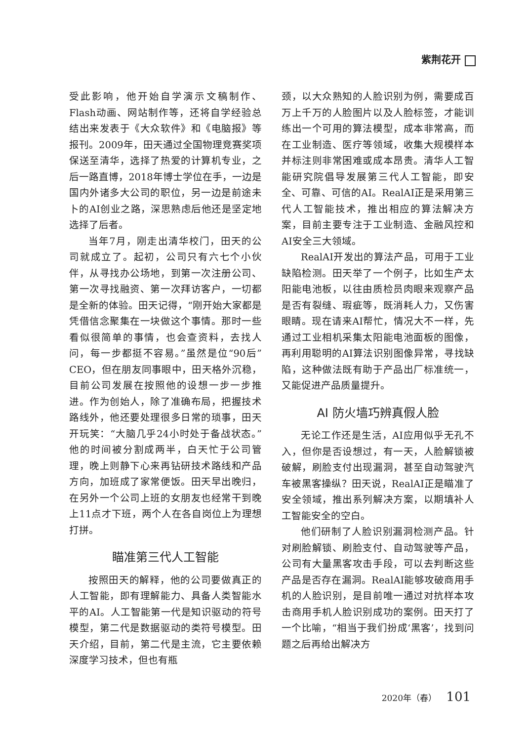紫荆花开
受此影响，他开始自学演示文稿制作、Flash动画、网站制作等，还将自学经验总结出来发表于《大众软件》和《电脑报》等报刊。2009年，田天通过全国物理竞赛奖项保送至清华，选择了热爱的计算机专业，之后一路直博，2018年博士学位在手，一边是国内外诸多大公司的职位，另一边是前途未卜的AI创业之路，深思熟虑后他还是坚定地选择了后者。
当年7月，刚走出清华校门，田天的公司就成立了。起初，公司只有六七个小伙伴，从寻找办公场地，到第一次注册公司、第一次寻找融资、第一次拜访客户，一切都是全新的体验。田天记得，“刚开始大家都是凭借信念聚集在一块做这个事情。那时一些看似很简单的事情，也会查资料，去找人问，每一步都挺不容易。”虽然是位“90后”CEO，但在朋友同事眼中，田天格外沉稳，目前公司发展在按照他的设想一步一步推进。作为创始人，除了准确布局，把握技术路线外，他还要处理很多日常的琐事，田天开玩笑：“大脑几乎24小时处于备战状态。”他的时间被分割成两半，白天忙于公司管理，晚上则静下心来再钻研技术路线和产品方向，加班成了家常便饭。田天早出晚归，在另外一个公司上班的女朋友也经常干到晚上11点才下班，两个人在各自岗位上为理想打拼。
瞄准第三代人工智能
按照田天的解释，他的公司要做真正的人工智能，即有理解能力、具备人类智能水平的AI。人工智能第一代是知识驱动的符号模型，第二代是数据驱动的类符号模型。田天介绍，目前，第二代是主流，它主要依赖深度学习技术，但也有瓶
颈，以大众熟知的人脸识别为例，需要成百万上千万的人脸图片以及人脸标签，才能训练出一个可用的算法模型，成本非常高，而在工业制造、医疗等领域，收集大规模样本并标注则非常困难或成本昂贵。清华人工智能研究院倡导发展第三代人工智能，即安全、可靠、可信的AI。RealAI正是采用第三代人工智能技术，推出相应的算法解决方案，目前主要专注于工业制造、金融风控和AI安全三大领域。
RealAI开发出的算法产品，可用于工业缺陷检测。田天举了一个例子，比如生产太阳能电池板，以往由质检员肉眼来观察产品是否有裂缝、瑕疵等，既消耗人力，又伤害眼睛。现在请来AI帮忙，情况大不一样，先通过工业相机采集太阳能电池面板的图像，再利用聪明的AI算法识别图像异常，寻找缺陷，这种做法既有助于产品出厂标准统一，又能促进产品质量提升。
AI 防火墙巧辨真假人脸
无论工作还是生活，AI应用似乎无孔不入，但你是否设想过，有一天，人脸解锁被破解，刷脸支付出现漏洞，甚至自动驾驶汽车被黑客操纵？田天说，RealAI正是瞄准了安全领域，推出系列解决方案，以期填补人工智能安全的空白。
他们研制了人脸识别漏洞检测产品。针对刷脸解锁、刷脸支付、自动驾驶等产品，公司有大量黑客攻击手段，可以去判断这些产品是否存在漏洞。RealAI能够攻破商用手机的人脸识别，是目前唯一通过对抗样本攻击商用手机人脸识别成功的案例。田天打了一个比喻，“相当于我们扮成‘黑客’，找到问题之后再给出解决方
2020年（春） 101